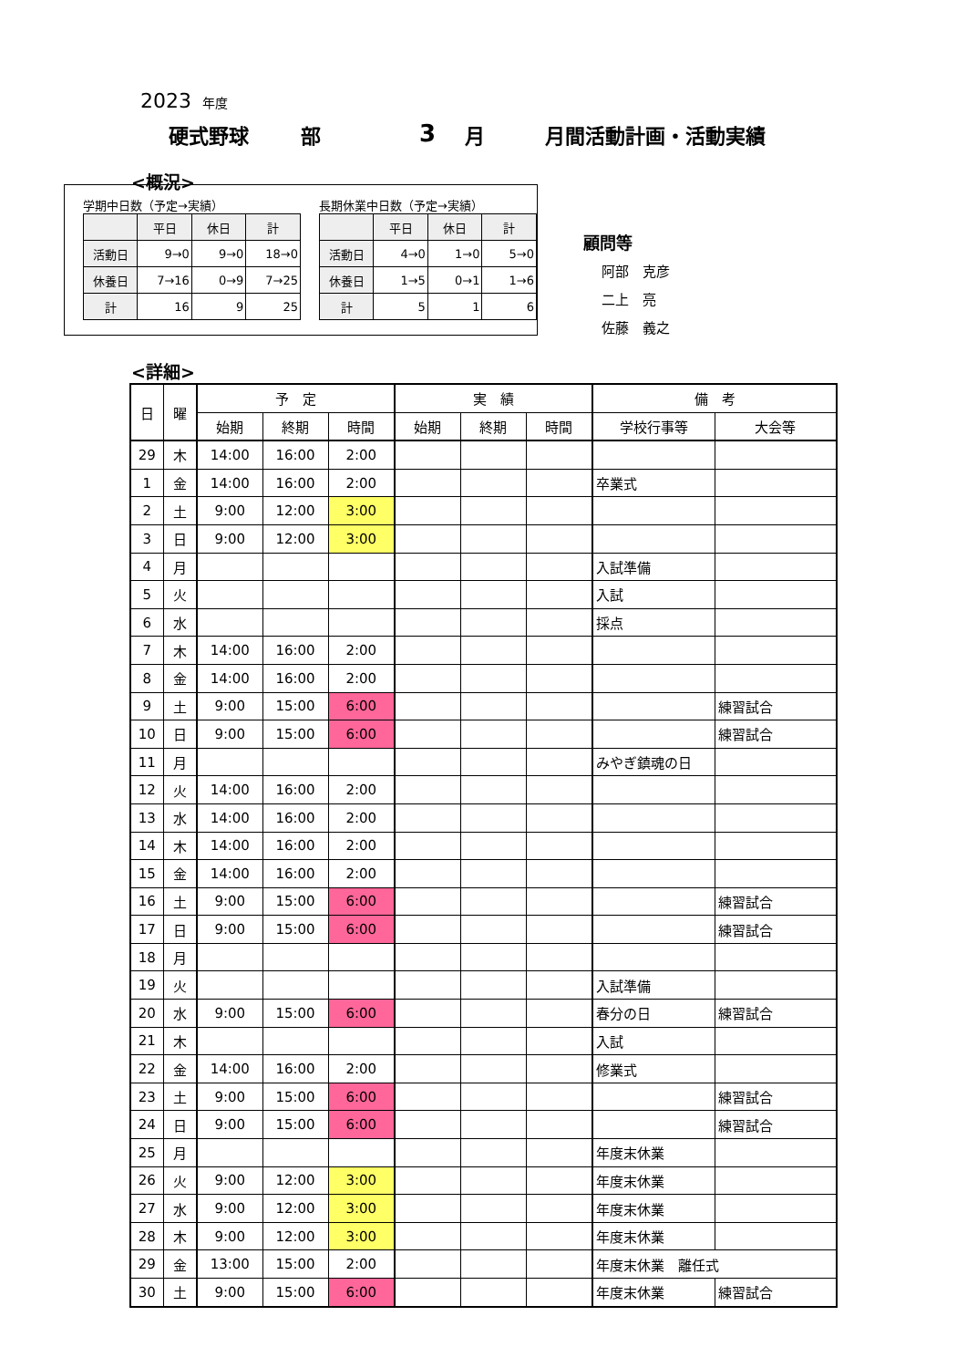2023 年度
硬式野球 部 3 月 月間活動計画・活動実績
<概況>
学期中日数（予定→実績）
| | 平日 | 休日 | 計 |
| --- | --- | --- | --- |
| 活動日 | 9→0 | 9→0 | 18→0 |
| 休養日 | 7→16 | 0→9 | 7→25 |
| 計 | 16 | 9 | 25 |
長期休業中日数（予定→実績）
| | 平日 | 休日 | 計 |
| --- | --- | --- | --- |
| 活動日 | 4→0 | 1→0 | 5→0 |
| 休養日 | 1→5 | 0→1 | 1→6 |
| 計 | 5 | 1 | 6 |
顧問等
阿部　克彦
二上　亮
佐藤　義之
<詳細>
| 日 | 曜 | 予 定 | | | 実 績 | | | 備 考 | |
| --- | --- | --- | --- | --- | --- | --- | --- | --- | --- |
| | | 始期 | 終期 | 時間 | 始期 | 終期 | 時間 | 学校行事等 | 大会等 |
| 29 | 木 | 14:00 | 16:00 | 2:00 | | | | | |
| 1 | 金 | 14:00 | 16:00 | 2:00 | | | | 卒業式 | |
| 2 | 土 | 9:00 | 12:00 | 3:00 | | | | | |
| 3 | 日 | 9:00 | 12:00 | 3:00 | | | | | |
| 4 | 月 | | | | | | | 入試準備 | |
| 5 | 火 | | | | | | | 入試 | |
| 6 | 水 | | | | | | | 採点 | |
| 7 | 木 | 14:00 | 16:00 | 2:00 | | | | | |
| 8 | 金 | 14:00 | 16:00 | 2:00 | | | | | |
| 9 | 土 | 9:00 | 15:00 | 6:00 | | | | | 練習試合 |
| 10 | 日 | 9:00 | 15:00 | 6:00 | | | | | 練習試合 |
| 11 | 月 | | | | | | | みやぎ鎮魂の日 | |
| 12 | 火 | 14:00 | 16:00 | 2:00 | | | | | |
| 13 | 水 | 14:00 | 16:00 | 2:00 | | | | | |
| 14 | 木 | 14:00 | 16:00 | 2:00 | | | | | |
| 15 | 金 | 14:00 | 16:00 | 2:00 | | | | | |
| 16 | 土 | 9:00 | 15:00 | 6:00 | | | | | 練習試合 |
| 17 | 日 | 9:00 | 15:00 | 6:00 | | | | | 練習試合 |
| 18 | 月 | | | | | | | | |
| 19 | 火 | | | | | | | 入試準備 | |
| 20 | 水 | 9:00 | 15:00 | 6:00 | | | | 春分の日 | 練習試合 |
| 21 | 木 | | | | | | | 入試 | |
| 22 | 金 | 14:00 | 16:00 | 2:00 | | | | 修業式 | |
| 23 | 土 | 9:00 | 15:00 | 6:00 | | | | | 練習試合 |
| 24 | 日 | 9:00 | 15:00 | 6:00 | | | | | 練習試合 |
| 25 | 月 | | | | | | | 年度末休業 | |
| 26 | 火 | 9:00 | 12:00 | 3:00 | | | | 年度末休業 | |
| 27 | 水 | 9:00 | 12:00 | 3:00 | | | | 年度末休業 | |
| 28 | 木 | 9:00 | 12:00 | 3:00 | | | | 年度末休業 | |
| 29 | 金 | 13:00 | 15:00 | 2:00 | | | | 年度末休業 離任式 | |
| 30 | 土 | 9:00 | 15:00 | 6:00 | | | | 年度末休業 | 練習試合 |